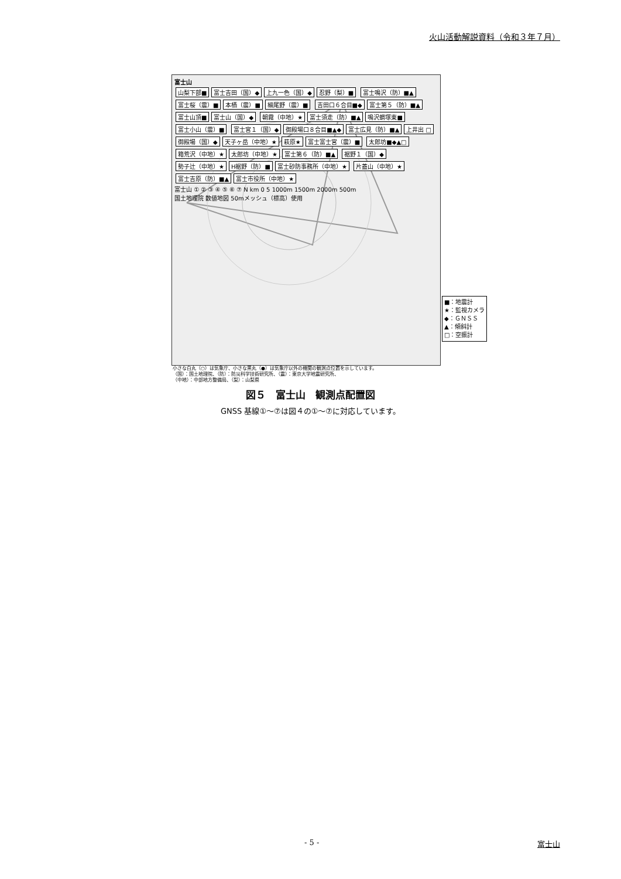火山活動解説資料（令和３年７月）
富士山
山梨下部■ 富士吉田（国）◆ 上九一色（国）◆ 忍野（梨）■ 富士鳴沢（防）■▲ 富士桜（震）■ 本栖（震）■ 細尾野（震）■ 吉田口６合目■◆ 富士第５（防）■▲ 富士山頂■ 富士山（国）◆ 朝霧（中地）★ 富士須走（防）■▲ 鳴沢蝟塚東■ 富士小山（震）■ 富士宮１（国）◆ 御殿場口８合目■▲◆ 富士広見（防）■▲ 上井出 □ 御殿場（国）◆ 天子ヶ岳（中地）★ 萩原★ 富士富士宮（震）■ 太郎坊■◆▲□ 箱荒沢（中地）★ 太郎坊（中地）★ 富士第６（防）■▲ 裾野１（国）◆ 勢子辻（中地）★ H裾野（防）■ 富士砂防事務所（中地）★ 片蓋山（中地）★ 富士吉原（防）■▲ 富士市役所（中地）★
富士山 ① ② ③ ④ ⑤ ⑥ ⑦ N km 0 5 1000m 1500m 2000m 500m
国土地理院 数値地図 50mメッシュ（標高）使用
■：地震計
★：監視カメラ
◆：ＧＮＳＳ
▲：傾斜計
□：空振計
小さな白丸（○）は気象庁、小さな黒丸（●）は気象庁以外の機関の観測点位置を示しています。
（国）：国土地理院、（防）：防災科学技術研究所、（震）：東京大学地震研究所、
（中地）：中部地方整備局、（梨）：山梨県
図５　富士山　観測点配置図
GNSS 基線①～⑦は図４の①～⑦に対応しています。
- 5 - 富士山